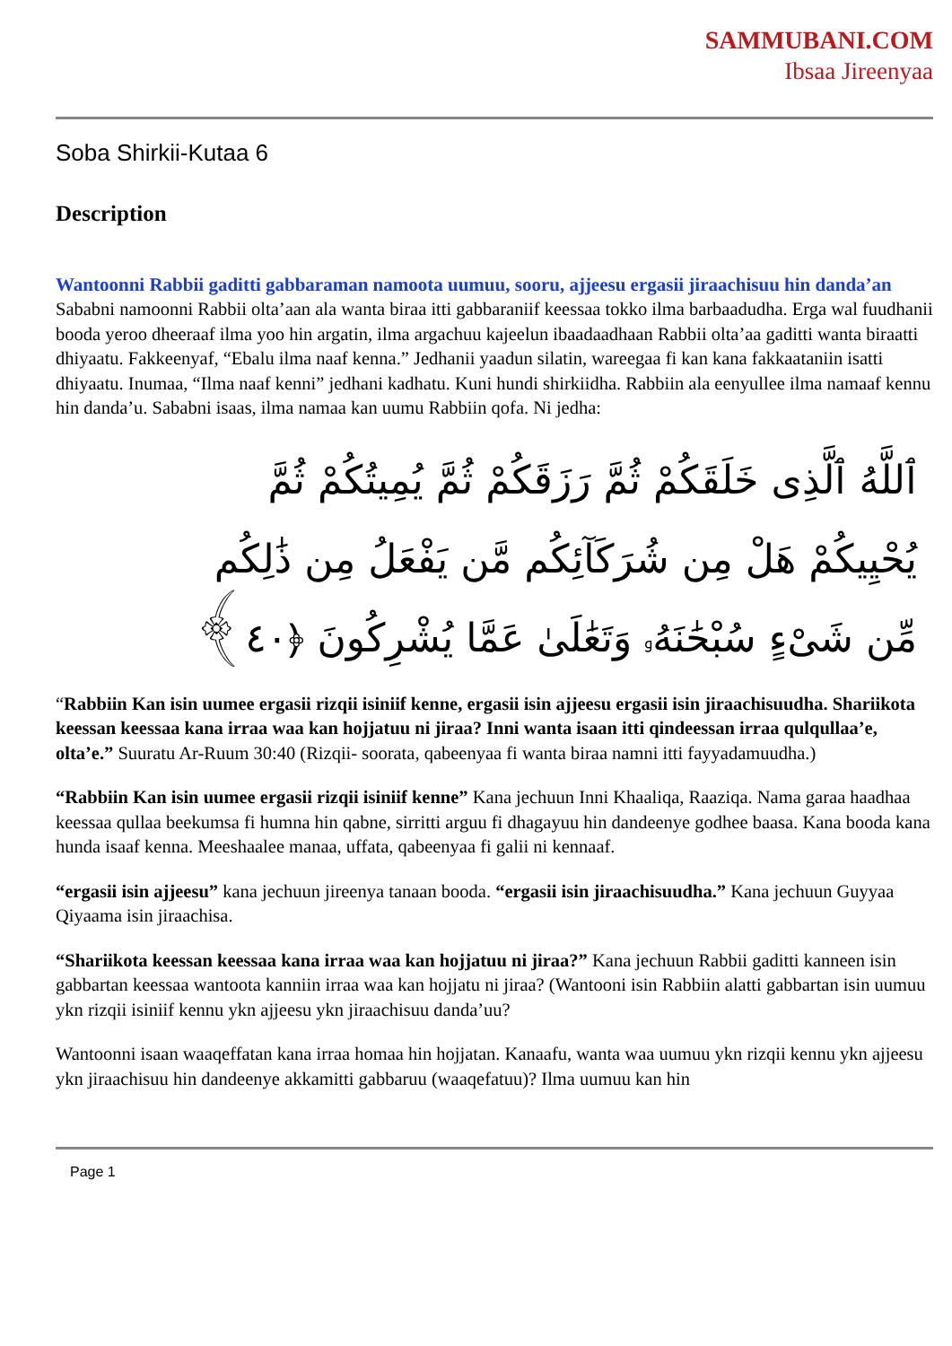SAMMUBANI.COM
Ibsaa Jireenyaa
Soba Shirkii-Kutaa 6
Description
Wantoonni Rabbii gaditti gabbaraman namoota uumuu, sooru, ajjeesu ergasii jiraachisuu hin danda’an
Sababni namoonni Rabbii olta’aan ala wanta biraa itti gabbaraniif keessaa tokko ilma barbaadudha. Erga wal fuudhanii booda yeroo dheeraaf ilma yoo hin argatin, ilma argachuu kajeelun ibaadaadhaan Rabbii olta’aa gaditti wanta biraatti dhiyaatu. Fakkeenyaf, “Ebalu ilma naaf kenna.” Jedhanii yaadun silatin, wareegaa fi kan kana fakkaataniin isatti dhiyaatu. Inumaa, “Ilma naaf kenni” jedhani kadhatu. Kuni hundi shirkiidha. Rabbiin ala eenyullee ilma namaaf kennu hin danda’u. Sababni isaas, ilma namaa kan uumu Rabbiin qofa. Ni jedha:
ٱللَّهُ ٱلَّذِى خَلَقَكُمْ ثُمَّ رَزَقَكُمْ ثُمَّ يُمِيتُكُمْ ثُمَّ يُحْيِيكُمْ هَلْ مِن شُرَكَآئِكُم مَّن يَفْعَلُ مِن ذَٰلِكُم مِّن شَىْءٍ سُبْحَٰنَهُۥ وَتَعَٰلَىٰ عَمَّا يُشْرِكُونَ ﴿٤٠﴾
“Rabbiin Kan isin uumee ergasii rizqii isiniif kenne, ergasii isin ajjeesu ergasii isin jiraachisuudha. Shariikota keessan keessaa kana irraa waa kan hojjatuu ni jiraa? Inni wanta isaan itti qindeessan irraa qulqullaa’e, olta’e.” Suuratu Ar-Ruum 30:40 (Rizqii- soorata, qabeenyaa fi wanta biraa namni itti fayyadamuudha.)
“Rabbiin Kan isin uumee ergasii rizqii isiniif kenne” Kana jechuun Inni Khaaliqa, Raaziqa. Nama garaa haadhaa keessaa qullaa beekumsa fi humna hin qabne, sirritti arguu fi dhagayuu hin dandeenye godhee baasa. Kana booda kana hunda isaaf kenna. Meeshaalee manaa, uffata, qabeenyaa fi galii ni kennaaf.
“ergasii isin ajjeesu” kana jechuun jireenya tanaan booda. “ergasii isin jiraachisuudha.” Kana jechuun Guyyaa Qiyaama isin jiraachisa.
“Shariikota keessan keessaa kana irraa waa kan hojjatuu ni jiraa?” Kana jechuun Rabbii gaditti kanneen isin gabbartan keessaa wantoota kanniin irraa waa kan hojjatu ni jiraa? (Wantooni isin Rabbiin alatti gabbartan isin uumuu ykn rizqii isiniif kennu ykn ajjeesu ykn jiraachisuu danda’uu?
Wantoonni isaan waaqeffatan kana irraa homaa hin hojjatan. Kanaafu, wanta waa uumuu ykn rizqii kennu ykn ajjeesu ykn jiraachisuu hin dandeenye akkamitti gabbaruu (waaqefatuu)? Ilma uumuu kan hin
Page 1